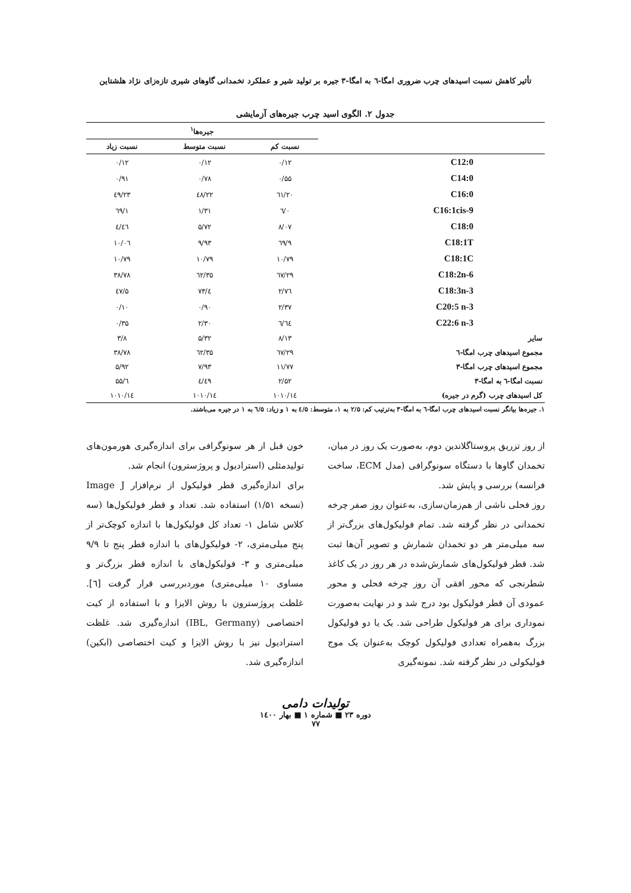تأثیر کاهش نسبت اسیدهای چرب ضروری امگا-٦ به امگا-٣ جیره بر تولید شیر و عملکرد تخمدانی گاوهای شیری تازه‌زای نژاد هلشتاین
جدول ۲. الگوی اسید چرب جیره‌های آزمایشی
| | جیره‌ها<sup>۱</sup> | | |
| --- | --- | --- | --- |
| | نسبت کم | نسبت متوسط | نسبت زیاد |
| C12:0 | ۰/۱۲ | ۰/۱۲ | ۰/۱۲ |
| C14:0 | ۰/۵۵ | ۰/۷۸ | ۰/۹۱ |
| C16:0 | ۲۰/٦۱ | ۲۲/٤۸ | ۲۳/٤۹ |
| C16:1cis-9 | ۰/٦ | ۱/۳۱ | ۱/٦۹ |
| C18:0 | ۸/۰۷ | ۵/۷۲ | ٤/٤٦ |
| C18:1T | ۹/٦۹ | ۹/۹۳ | ۱۰/۰٦ |
| C18:1C | ۱۰/۷۹ | ۱۰/۷۹ | ۱۰/۷۹ |
| C18:2n-6 | ۲۹/٦۷ | ۳۵/٦۲ | ۳۸/۷۸ |
| C18:3n-3 | ۲/۷٦ | ٤/۷۳ | ۵/٤۷ |
| C20:5 n-3 | ۲/۳۷ | ۰/۹۰ | ۰/۱۰ |
| C22:6 n-3 | ٦/٦٤ | ۲/۳۰ | ۰/۳۵ |
| سایر | ۸/۱۳ | ۵/۳۲ | ۳/۸ |
| مجموع اسیدهای چرب امگا-٦ | ۲۹/٦۷ | ۳۵/٦۲ | ۳۸/۷۸ |
| مجموع اسیدهای چرب امگا-۳ | ۱۱/۷۷ | ۷/۹۳ | ۵/۹۲ |
| نسبت امگا-٦ به امگا-۳ | ۲/۵۲ | ٤/٤۹ | ٦/۵۵ |
| کل اسیدهای چرب (گرم در جیره) | ۱۰۱۰/۱٤ | ۱۰۱۰/۱٤ | ۱۰۱۰/۱٤ |
۱. جیره‌ها بیانگر نسبت اسیدهای چرب امگا-٦ به امگا-۳ به‌ترتیب کم: ۲/۵ به ۱، متوسط: ٤/۵ به ۱ و زیاد: ٦/۵ به ۱ در جیره می‌باشند.
از روز تزریق پروستاگلاندین دوم، به‌صورت یک روز در میان، تخمدان گاوها با دستگاه سونوگرافی (مدل ECM، ساخت فرانسه) بررسی و پایش شد.
روز فحلی ناشی از هم‌زمان‌سازی، به‌عنوان روز صفر چرخه تخمدانی در نظر گرفته شد. تمام فولیکول‌های بزرگ‌تر از سه میلی‌متر هر دو تخمدان شمارش و تصویر آن‌ها ثبت شد. قطر فولیکول‌های شمارش‌شده در هر روز در یک کاغذ شطرنجی که محور افقی آن روز چرخه فحلی و محور عمودی آن قطر فولیکول بود درج شد و در نهایت به‌صورت نموداری برای هر فولیکول طراحی شد. یک یا دو فولیکول بزرگ به‌همراه تعدادی فولیکول کوچک به‌عنوان یک موج فولیکولی در نظر گرفته شد. نمونه‌گیری
خون قبل از هر سونوگرافی برای اندازه‌گیری هورمون‌های تولیدمثلی (استرادیول و پروژسترون) انجام شد.
برای اندازه‌گیری قطر فولیکول از نرم‌افزار Image J (نسخه ۱/۵۱) استفاده شد. تعداد و قطر فولیکول‌ها (سه کلاس شامل ۱- تعداد کل فولیکول‌ها با اندازه کوچک‌تر از پنج میلی‌متری، ۲- فولیکول‌های با اندازه قطر پنج تا ۹/۹ میلی‌متری و ۳- فولیکول‌های با اندازه قطر بزرگ‌تر و مساوی ۱۰ میلی‌متری) موردبررسی قرار گرفت [٦]. غلظت پروژسترون با روش الایزا و با استفاده از کیت اختصاصی (IBL, Germany) اندازه‌گیری شد. غلظت استرادیول نیز با روش الایزا و کیت اختصاصی (ابکین) اندازه‌گیری شد.
تولیدات دامی
دوره ۲۳ ■ شماره ۱ ■ بهار ۱٤۰۰
۷۷